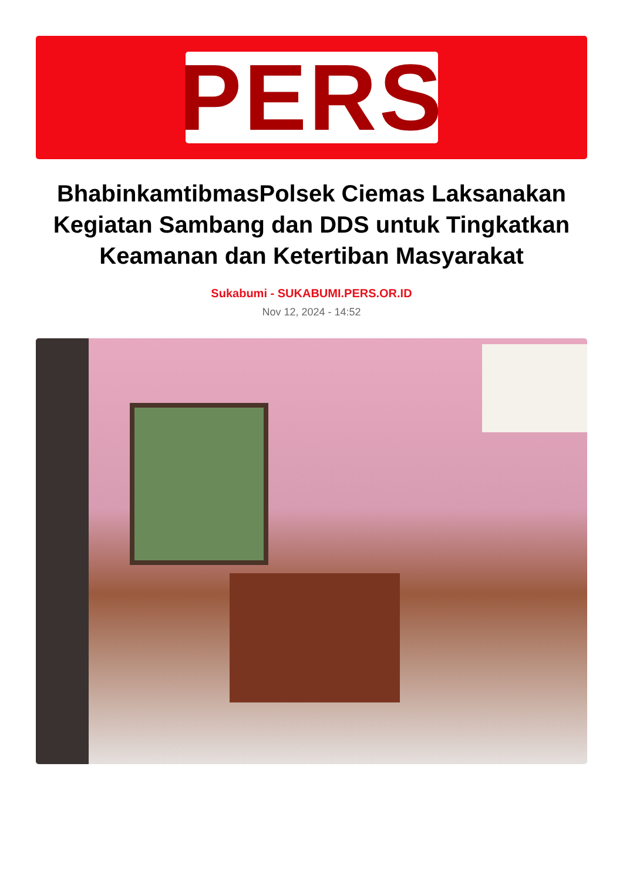PERS
BhabinkamtibmasPolsek Ciemas Laksanakan Kegiatan Sambang dan DDS untuk Tingkatkan Keamanan dan Ketertiban Masyarakat
Sukabumi - SUKABUMI.PERS.OR.ID
Nov 12, 2024 - 14:52